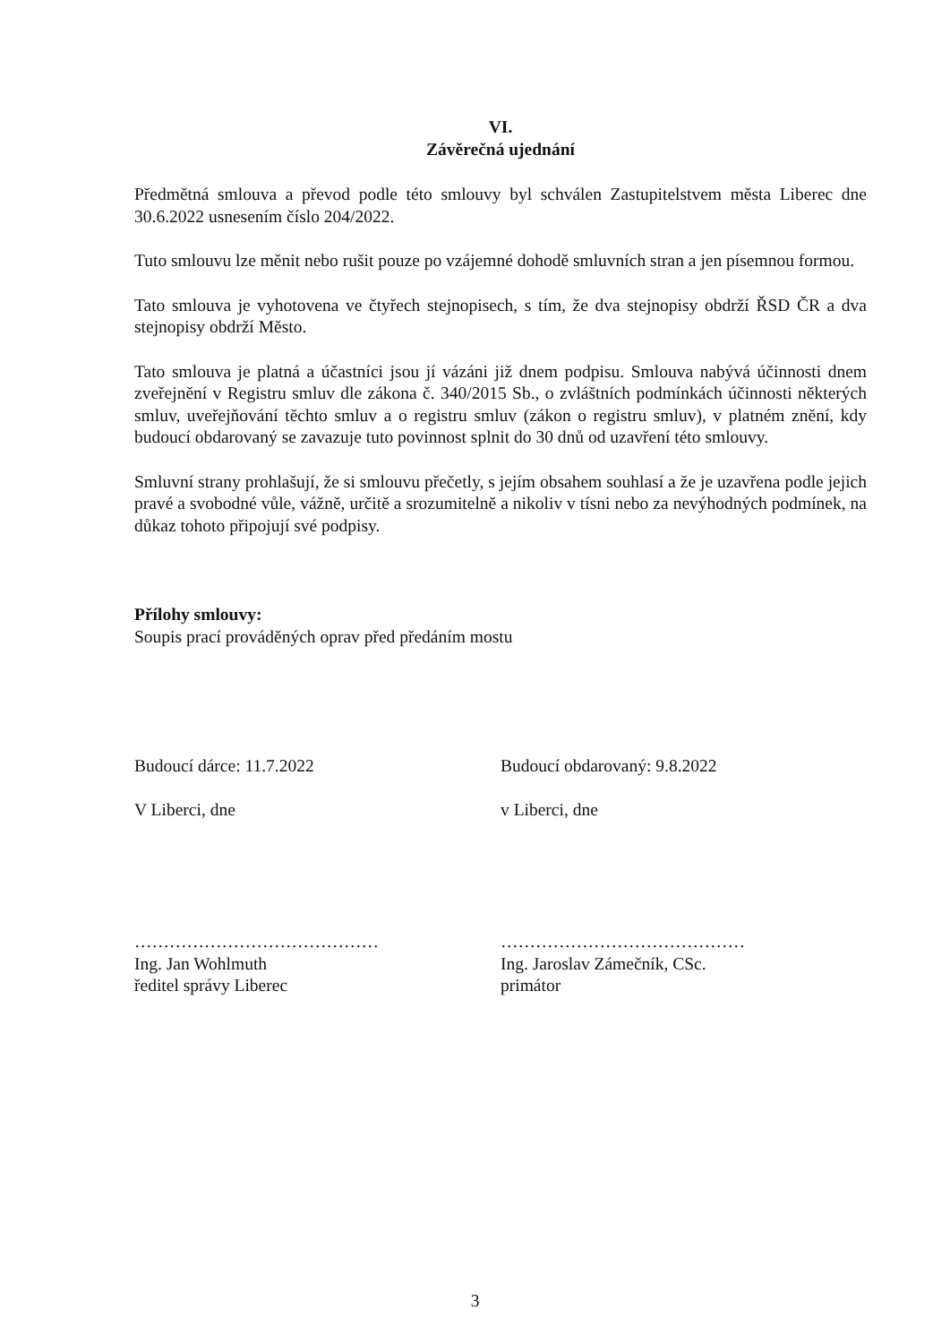VI.
Závěrečná ujednání
Předmětná smlouva a převod podle této smlouvy byl schválen Zastupitelstvem města Liberec dne 30.6.2022 usnesením číslo 204/2022.
Tuto smlouvu lze měnit nebo rušit pouze po vzájemné dohodě smluvních stran a jen písemnou formou.
Tato smlouva je vyhotovena ve čtyřech stejnopisech, s tím, že dva stejnopisy obdrží ŘSD ČR a dva stejnopisy obdrží Město.
Tato smlouva je platná a účastníci jsou jí vázáni již dnem podpisu. Smlouva nabývá účinnosti dnem zveřejnění v Registru smluv dle zákona č. 340/2015 Sb., o zvláštních podmínkách účinnosti některých smluv, uveřejňování těchto smluv a o registru smluv (zákon o registru smluv), v platném znění, kdy budoucí obdarovaný se zavazuje tuto povinnost splnit do 30 dnů od uzavření této smlouvy.
Smluvní strany prohlašují, že si smlouvu přečetly, s jejím obsahem souhlasí a že je uzavřena podle jejich pravé a svobodné vůle, vážně, určitě a srozumitelně a nikoliv v tísni nebo za nevýhodných podmínek, na důkaz tohoto připojují své podpisy.
Přílohy smlouvy:
Soupis prací prováděných oprav před předáním mostu
Budoucí dárce: 11.7.2022
V Liberci, dne
……………………………………
Ing. Jan Wohlmuth
ředitel správy Liberec
Budoucí obdarovaný: 9.8.2022
v Liberci, dne
……………………………………
Ing. Jaroslav Zámečník, CSc.
primátor
3